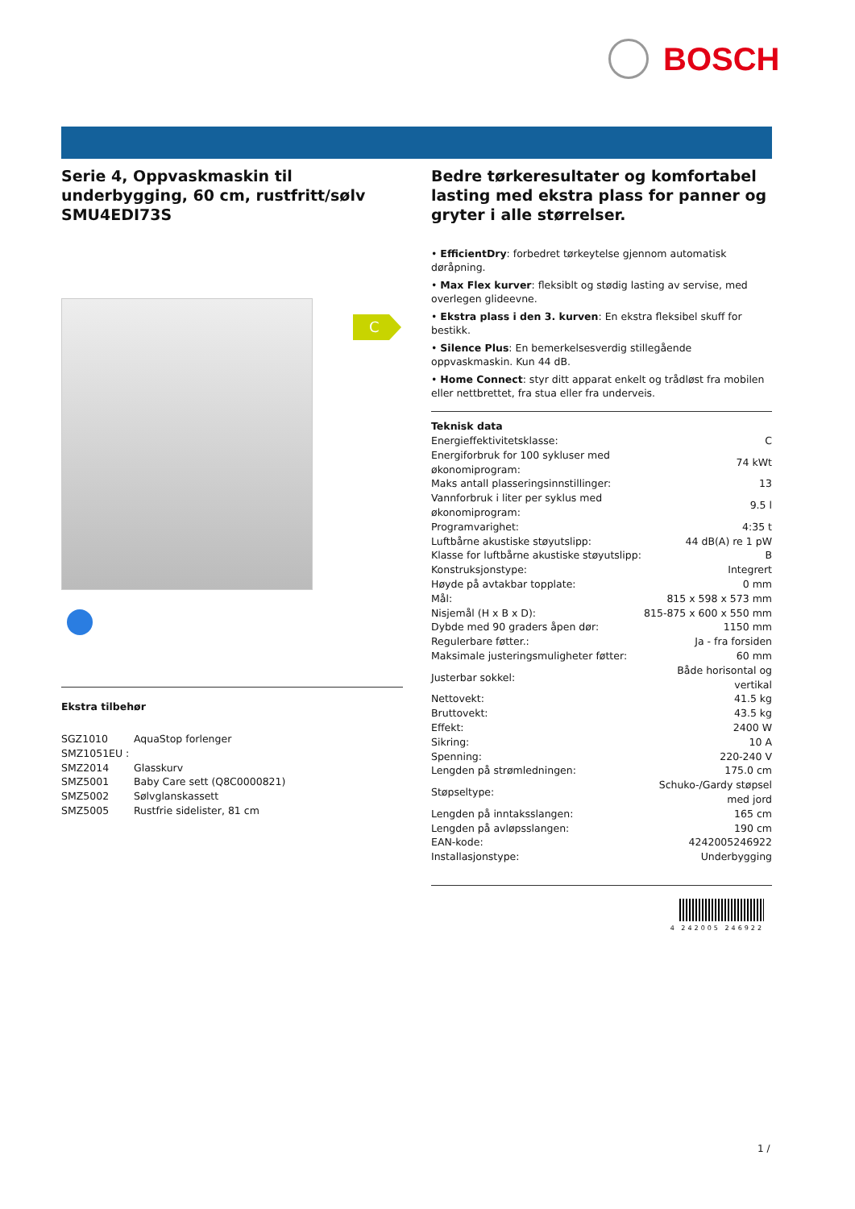BOSCH
C
Serie 4, Oppvaskmaskin til underbygging, 60 cm, rustfritt/sølv SMU4EDI73S
Ekstra tilbehør
| SGZ1010 | AquaStop forlenger |
| SMZ1051EU : | |
| SMZ2014 | Glasskurv |
| SMZ5001 | Baby Care sett (Q8C0000821) |
| SMZ5002 | Sølvglanskassett |
| SMZ5005 | Rustfrie sidelister, 81 cm |
Bedre tørkeresultater og komfortabel lasting med ekstra plass for panner og gryter i alle størrelser.
• EfficientDry: forbedret tørkeytelse gjennom automatisk døråpning.
• Max Flex kurver: fleksiblt og stødig lasting av servise, med overlegen glideevne.
• Ekstra plass i den 3. kurven: En ekstra fleksibel skuff for bestikk.
• Silence Plus: En bemerkelsesverdig stillegående oppvaskmaskin. Kun 44 dB.
• Home Connect: styr ditt apparat enkelt og trådløst fra mobilen eller nettbrettet, fra stua eller fra underveis.
Teknisk data
| Energieffektivitetsklasse: | C |
| Energiforbruk for 100 sykluser med økonomiprogram: | 74 kWt |
| Maks antall plasseringsinnstillinger: | 13 |
| Vannforbruk i liter per syklus med økonomiprogram: | 9.5 l |
| Programvarighet: | 4:35 t |
| Luftbårne akustiske støyutslipp: | 44 dB(A) re 1 pW |
| Klasse for luftbårne akustiske støyutslipp: | B |
| Konstruksjonstype: | Integrert |
| Høyde på avtakbar topplate: | 0 mm |
| Mål: | 815 x 598 x 573 mm |
| Nisjemål (H x B x D): | 815-875 x 600 x 550 mm |
| Dybde med 90 graders åpen dør: | 1150 mm |
| Regulerbare føtter.: | Ja - fra forsiden |
| Maksimale justeringsmuligheter føtter: | 60 mm |
| Justerbar sokkel: | Både horisontal og vertikal |
| Nettovekt: | 41.5 kg |
| Bruttovekt: | 43.5 kg |
| Effekt: | 2400 W |
| Sikring: | 10 A |
| Spenning: | 220-240 V |
| Lengden på strømledningen: | 175.0 cm |
| Støpseltype: | Schuko-/Gardy støpsel med jord |
| Lengden på inntaksslangen: | 165 cm |
| Lengden på avløpsslangen: | 190 cm |
| EAN-kode: | 4242005246922 |
| Installasjonstype: | Underbygging |
4 242005 246922
1 /